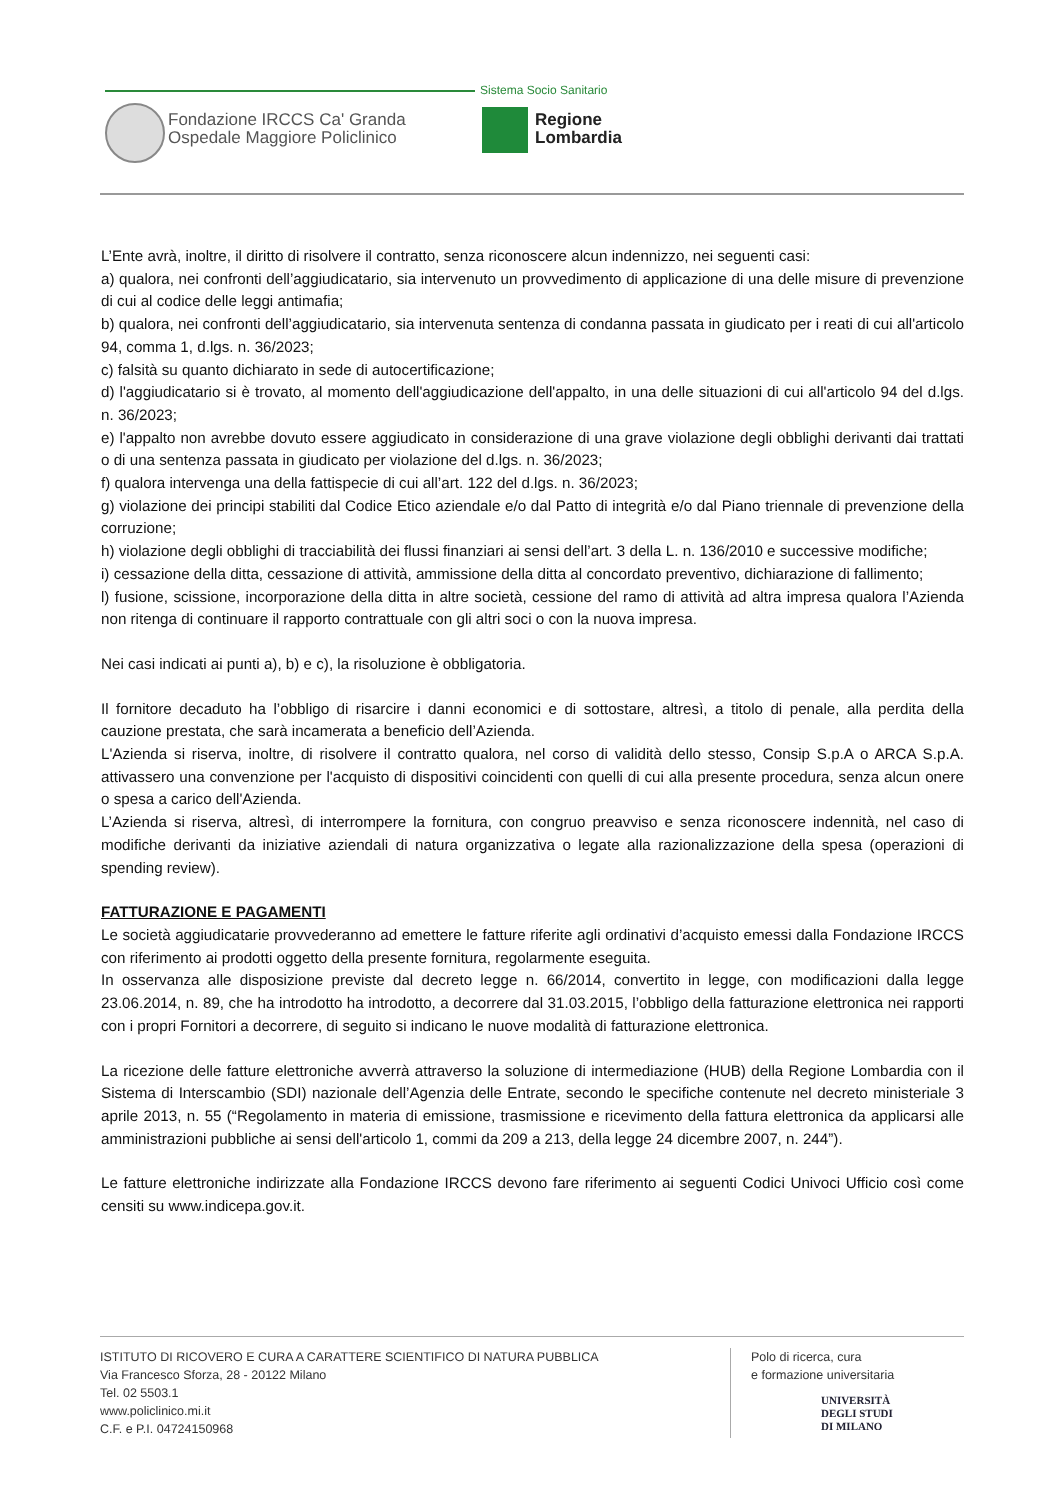Sistema Socio Sanitario
Fondazione IRCCS Ca' Granda
Ospedale Maggiore Policlinico
Regione
Lombardia
L’Ente avrà, inoltre, il diritto di risolvere il contratto, senza riconoscere alcun indennizzo, nei seguenti casi:
a) qualora, nei confronti dell’aggiudicatario, sia intervenuto un provvedimento di applicazione di una delle misure di prevenzione di cui al codice delle leggi antimafia;
b) qualora, nei confronti dell’aggiudicatario, sia intervenuta sentenza di condanna passata in giudicato per i reati di cui all'articolo 94, comma 1, d.lgs. n. 36/2023;
c) falsità su quanto dichiarato in sede di autocertificazione;
d) l'aggiudicatario si è trovato, al momento dell'aggiudicazione dell'appalto, in una delle situazioni di cui all'articolo 94 del d.lgs. n. 36/2023;
e) l'appalto non avrebbe dovuto essere aggiudicato in considerazione di una grave violazione degli obblighi derivanti dai trattati o di una sentenza passata in giudicato per violazione del d.lgs. n. 36/2023;
f) qualora intervenga una della fattispecie di cui all’art. 122 del d.lgs. n. 36/2023;
g) violazione dei principi stabiliti dal Codice Etico aziendale e/o dal Patto di integrità e/o dal Piano triennale di prevenzione della corruzione;
h) violazione degli obblighi di tracciabilità dei flussi finanziari ai sensi dell’art. 3 della L. n. 136/2010 e successive modifiche;
i) cessazione della ditta, cessazione di attività, ammissione della ditta al concordato preventivo, dichiarazione di fallimento;
l) fusione, scissione, incorporazione della ditta in altre società, cessione del ramo di attività ad altra impresa qualora l’Azienda non ritenga di continuare il rapporto contrattuale con gli altri soci o con la nuova impresa.
Nei casi indicati ai punti a), b) e c), la risoluzione è obbligatoria.
Il fornitore decaduto ha l’obbligo di risarcire i danni economici e di sottostare, altresì, a titolo di penale, alla perdita della cauzione prestata, che sarà incamerata a beneficio dell’Azienda.
L'Azienda si riserva, inoltre, di risolvere il contratto qualora, nel corso di validità dello stesso, Consip S.p.A o ARCA S.p.A. attivassero una convenzione per l'acquisto di dispositivi coincidenti con quelli di cui alla presente procedura, senza alcun onere o spesa a carico dell'Azienda.
L’Azienda si riserva, altresì, di interrompere la fornitura, con congruo preavviso e senza riconoscere indennità, nel caso di modifiche derivanti da iniziative aziendali di natura organizzativa o legate alla razionalizzazione della spesa (operazioni di spending review).
FATTURAZIONE E PAGAMENTI
Le società aggiudicatarie provvederanno ad emettere le fatture riferite agli ordinativi d’acquisto emessi dalla Fondazione IRCCS con riferimento ai prodotti oggetto della presente fornitura, regolarmente eseguita.
In osservanza alle disposizione previste dal decreto legge n. 66/2014, convertito in legge, con modificazioni dalla legge 23.06.2014, n. 89, che ha introdotto ha introdotto, a decorrere dal 31.03.2015, l’obbligo della fatturazione elettronica nei rapporti con i propri Fornitori a decorrere, di seguito si indicano le nuove modalità di fatturazione elettronica.
La ricezione delle fatture elettroniche avverrà attraverso la soluzione di intermediazione (HUB) della Regione Lombardia con il Sistema di Interscambio (SDI) nazionale dell’Agenzia delle Entrate, secondo le specifiche contenute nel decreto ministeriale 3 aprile 2013, n. 55 (“Regolamento in materia di emissione, trasmissione e ricevimento della fattura elettronica da applicarsi alle amministrazioni pubbliche ai sensi dell'articolo 1, commi da 209 a 213, della legge 24 dicembre 2007, n. 244”).
Le fatture elettroniche indirizzate alla Fondazione IRCCS devono fare riferimento ai seguenti Codici Univoci Ufficio così come censiti su www.indicepa.gov.it.
ISTITUTO DI RICOVERO E CURA A CARATTERE SCIENTIFICO DI NATURA PUBBLICA
Via Francesco Sforza, 28 - 20122 Milano
Tel. 02 5503.1
www.policlinico.mi.it
C.F. e P.I. 04724150968
Polo di ricerca, cura
e formazione universitaria
UNIVERSITÀ
DEGLI STUDI
DI MILANO